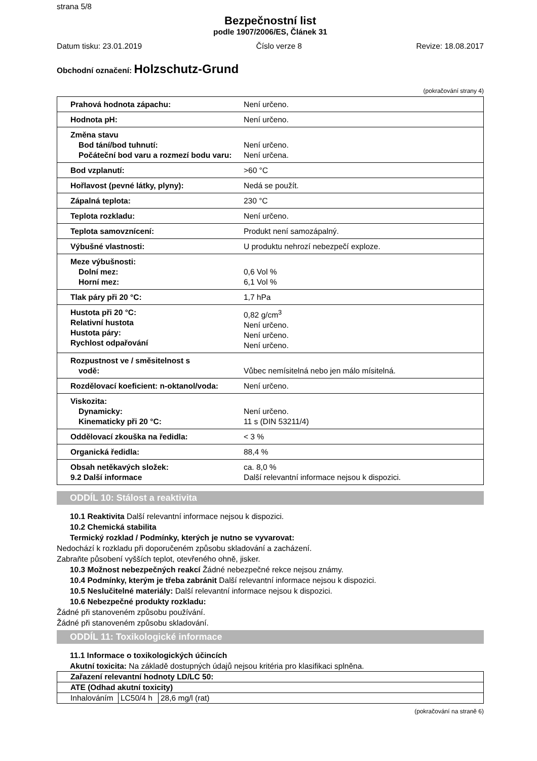strana 5/8
Bezpečnostní list
podle 1907/2006/ES, Článek 31
Datum tisku: 23.01.2019 Číslo verze 8 Revize: 18.08.2017
Obchodní označení: Holzschutz-Grund
(pokračování strany 4)
| Prahová hodnota zápachu: | Není určeno. |
| Hodnota pH: | Není určeno. |
| Změna stavu Bod tání/bod tuhnutí: Počáteční bod varu a rozmezí bodu varu: | Není určeno. Není určena. |
| Bod vzplanutí: | >60 °C |
| Hořlavost (pevné látky, plyny): | Nedá se použít. |
| Zápalná teplota: | 230 °C |
| Teplota rozkladu: | Není určeno. |
| Teplota samovznícení: | Produkt není samozápalný. |
| Výbušné vlastnosti: | U produktu nehrozí nebezpečí exploze. |
| Meze výbušnosti: Dolní mez: Horní mez: | 0,6 Vol % 6,1 Vol % |
| Tlak páry při 20 °C: | 1,7 hPa |
| Hustota při 20 °C: Relativní hustota Hustota páry: Rychlost odpařování | 0,82 g/cm<sup>3</sup> Není určeno. Není určeno. Není určeno. |
| Rozpustnost ve / směsitelnost s vodě: | Vůbec nemísitelná nebo jen málo mísitelná. |
| Rozdělovací koeficient: n-oktanol/voda: | Není určeno. |
| Viskozita: Dynamicky: Kinematicky při 20 °C: | Není určeno. 11 s (DIN 53211/4) |
| Oddělovací zkouška na ředidla: | < 3 % |
| Organická ředidla: | 88,4 % |
| Obsah netěkavých složek: 9.2 Další informace | ca. 8,0 % Další relevantní informace nejsou k dispozici. |
ODDÍL 10: Stálost a reaktivita
10.1 Reaktivita Další relevantní informace nejsou k dispozici.
10.2 Chemická stabilita
Termický rozklad / Podmínky, kterých je nutno se vyvarovat:
Nedochází k rozkladu při doporučeném způsobu skladování a zacházení.
Zabraňte působení vyšších teplot, otevřeného ohně, jisker.
10.3 Možnost nebezpečných reakcí Žádné nebezpečné rekce nejsou známy.
10.4 Podmínky, kterým je třeba zabránit Další relevantní informace nejsou k dispozici.
10.5 Neslučitelné materiály: Další relevantní informace nejsou k dispozici.
10.6 Nebezpečné produkty rozkladu:
Žádné při stanoveném způsobu používání.
Žádné při stanoveném způsobu skladování.
ODDÍL 11: Toxikologické informace
11.1 Informace o toxikologických účincích
Akutní toxicita: Na základě dostupných údajů nejsou kritéria pro klasifikaci splněna.
| Zařazení relevantní hodnoty LD/LC 50: | | |
| ATE (Odhad akutní toxicity) | | |
| Inhalováním | LC50/4 h | 28,6 mg/l (rat) |
(pokračování na straně 6)